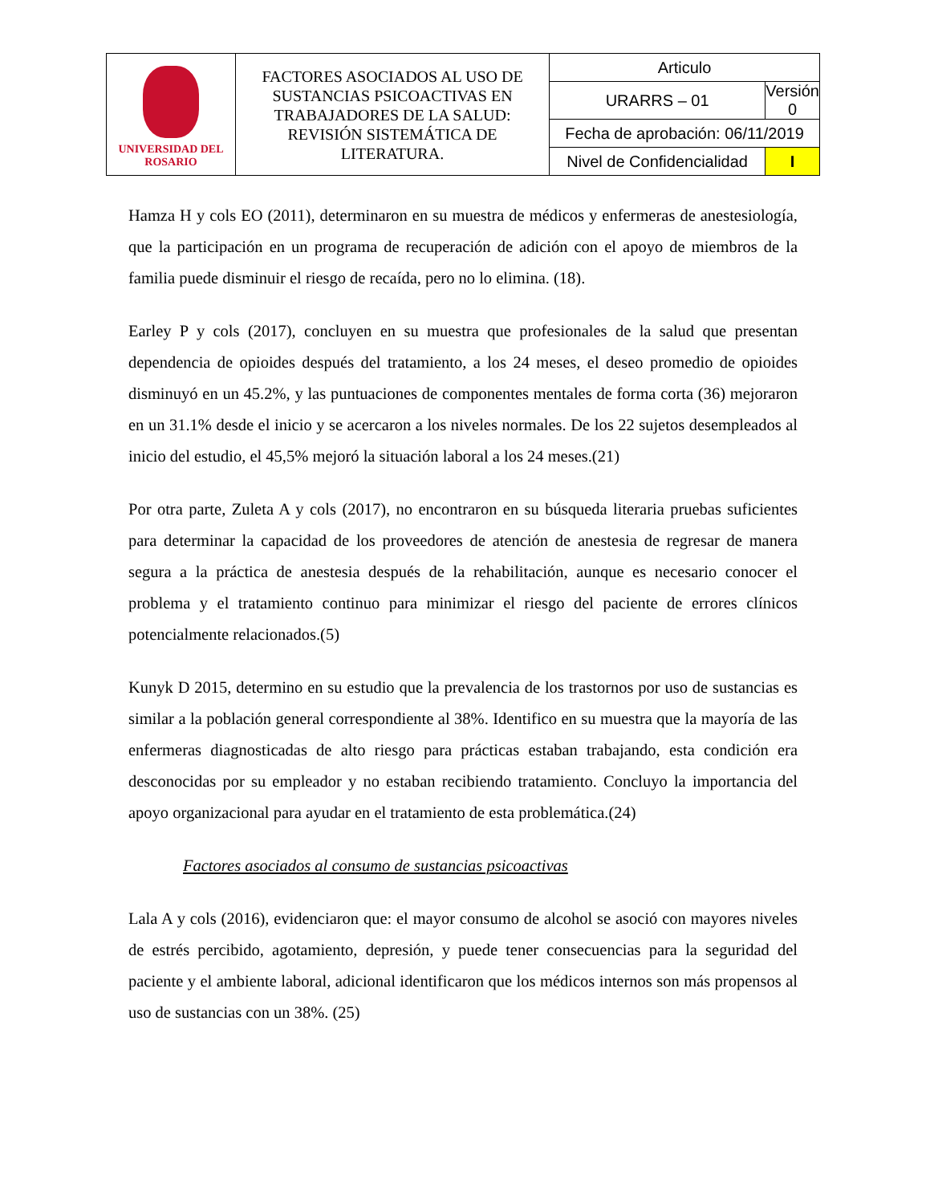| UNIVERSIDAD DEL ROSARIO | FACTORES ASOCIADOS AL USO DE SUSTANCIAS PSICOACTIVAS EN TRABAJADORES DE LA SALUD: REVISIÓN SISTEMÁTICA DE LITERATURA. | Articulo | |
| | | URARRS – 01 | Versión 0 |
| | | Fecha de aprobación: 06/11/2019 | |
| | | Nivel de Confidencialidad | I |
Hamza H y cols EO (2011), determinaron en su muestra de médicos y enfermeras de anestesiología, que la participación en un programa de recuperación de adición con el apoyo de miembros de la familia puede disminuir el riesgo de recaída, pero no lo elimina. (18).
Earley P y cols (2017), concluyen en su muestra que profesionales de la salud que presentan dependencia de opioides después del tratamiento, a los 24 meses, el deseo promedio de opioides disminuyó en un 45.2%, y las puntuaciones de componentes mentales de forma corta (36) mejoraron en un 31.1% desde el inicio y se acercaron a los niveles normales. De los 22 sujetos desempleados al inicio del estudio, el 45,5% mejoró la situación laboral a los 24 meses.(21)
Por otra parte, Zuleta A y cols (2017), no encontraron en su búsqueda literaria pruebas suficientes para determinar la capacidad de los proveedores de atención de anestesia de regresar de manera segura a la práctica de anestesia después de la rehabilitación, aunque es necesario conocer el problema y el tratamiento continuo para minimizar el riesgo del paciente de errores clínicos potencialmente relacionados.(5)
Kunyk D 2015, determino en su estudio que la prevalencia de los trastornos por uso de sustancias es similar a la población general correspondiente al 38%. Identifico en su muestra que la mayoría de las enfermeras diagnosticadas de alto riesgo para prácticas estaban trabajando, esta condición era desconocidas por su empleador y no estaban recibiendo tratamiento. Concluyo la importancia del apoyo organizacional para ayudar en el tratamiento de esta problemática.(24)
Factores asociados al consumo de sustancias psicoactivas
Lala A y cols (2016), evidenciaron que: el mayor consumo de alcohol se asoció con mayores niveles de estrés percibido, agotamiento, depresión, y puede tener consecuencias para la seguridad del paciente y el ambiente laboral, adicional identificaron que los médicos internos son más propensos al uso de sustancias con un 38%. (25)